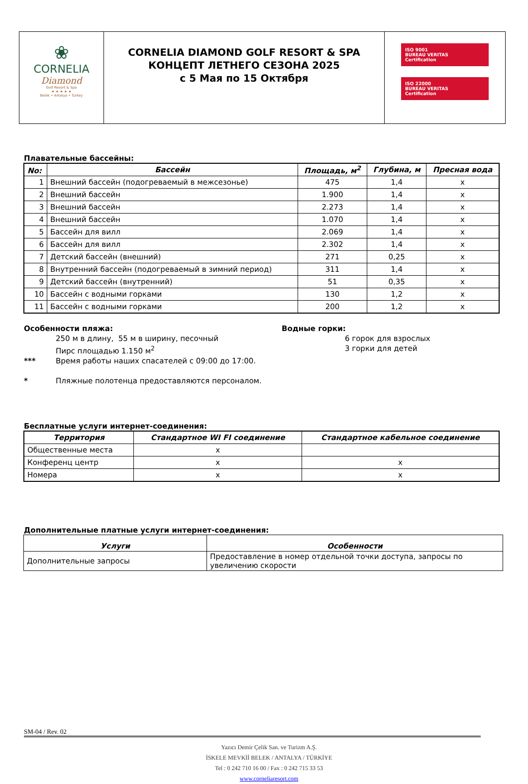| ❀ CORNELIA Diamond Golf Resort & Spa ★ ★ ★ ★ ★ Belek • Antalya • Turkey | CORNELIA DIAMOND GOLF RESORT & SPA КОНЦЕПТ ЛЕТНЕГО СЕЗОНА 2025 с 5 Мая по 15 Октября | ISO 9001 BUREAU VERITAS Certification ISO 22000 BUREAU VERITAS Certification |
Плавательные бассейны:
| No: | Бассейн | Площадь, м<sup>2</sup> | Глубина, м | Пресная вода |
| --- | --- | --- | --- | --- |
| 1 | Внешний бассейн (подогреваемый в межсезонье) | 475 | 1,4 | x |
| 2 | Внешний бассейн | 1.900 | 1,4 | x |
| 3 | Внешний бассейн | 2.273 | 1,4 | x |
| 4 | Внешний бассейн | 1.070 | 1,4 | x |
| 5 | Бассейн для вилл | 2.069 | 1,4 | x |
| 6 | Бассейн для вилл | 2.302 | 1,4 | x |
| 7 | Детский бассейн (внешний) | 271 | 0,25 | x |
| 8 | Внутренний бассейн (подогреваемый в зимний период) | 311 | 1,4 | x |
| 9 | Детский бассейн (внутренний) | 51 | 0,35 | x |
| 10 | Бассейн с водными горками | 130 | 1,2 | x |
| 11 | Бассейн с водными горками | 200 | 1,2 | x |
Особенности пляжа:
250 м в длину, 55 м в ширину, песочный
Пирс площадью 1.150 м<sup>2</sup>
*** Время работы наших спасателей с 09:00 до 17:00.
* Пляжные полотенца предоставляются персоналом.
Водные горки:
6 горок для взрослых
3 горки для детей
Бесплатные услуги интернет-соединения:
| Территория | Стандартное WI FI соединение | Стандартное кабельное соединение |
| --- | --- | --- |
| Общественные места | x | |
| Конференц центр | x | x |
| Номера | x | x |
Дополнительные платные услуги интернет-соединения:
| Услуги | Особенности |
| --- | --- |
| Дополнительные запросы | Предоставление в номер отдельной точки доступа, запросы по увеличению скорости |
SM-04 / Rev. 02
Yazıcı Demir Çelik San. ve Turizm A.Ş.
İSKELE MEVKİİ BELEK / ANTALYA / TÜRKİYE
Tel : 0 242 710 16 00 / Fax : 0 242 715 33 53
www.corneliaresort.com